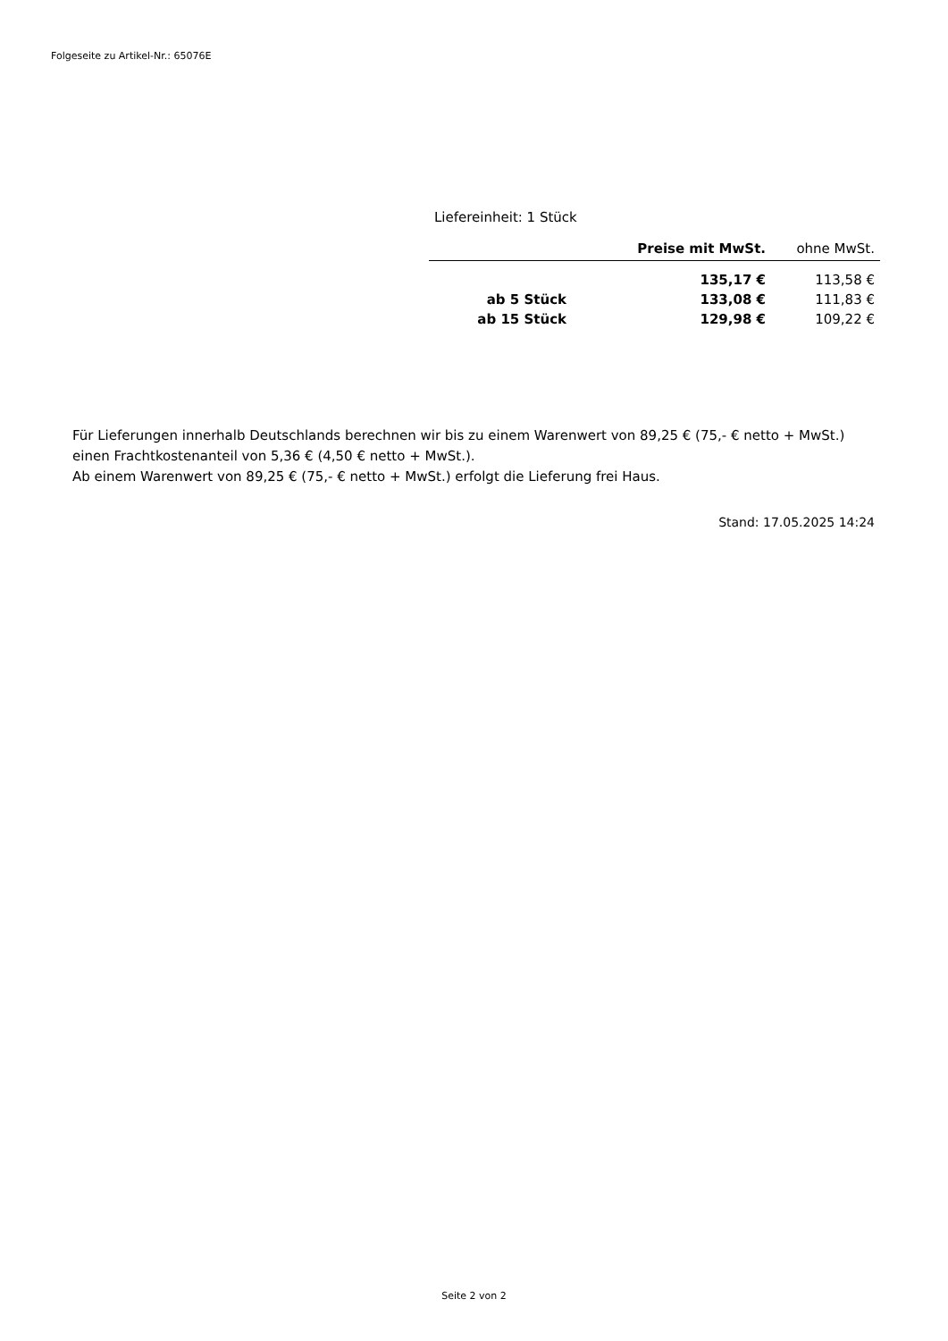Folgeseite zu Artikel-Nr.: 65076E
Liefereinheit: 1 Stück
| | Preise mit MwSt. | ohne MwSt. |
| --- | --- | --- |
| | 135,17 € | 113,58 € |
| ab 5 Stück | 133,08 € | 111,83 € |
| ab 15 Stück | 129,98 € | 109,22 € |
Für Lieferungen innerhalb Deutschlands berechnen wir bis zu einem Warenwert von 89,25 € (75,- € netto + MwSt.)
einen Frachtkostenanteil von 5,36 € (4,50 € netto + MwSt.).
Ab einem Warenwert von 89,25 € (75,- € netto + MwSt.) erfolgt die Lieferung frei Haus.
Stand: 17.05.2025 14:24
Seite 2 von 2